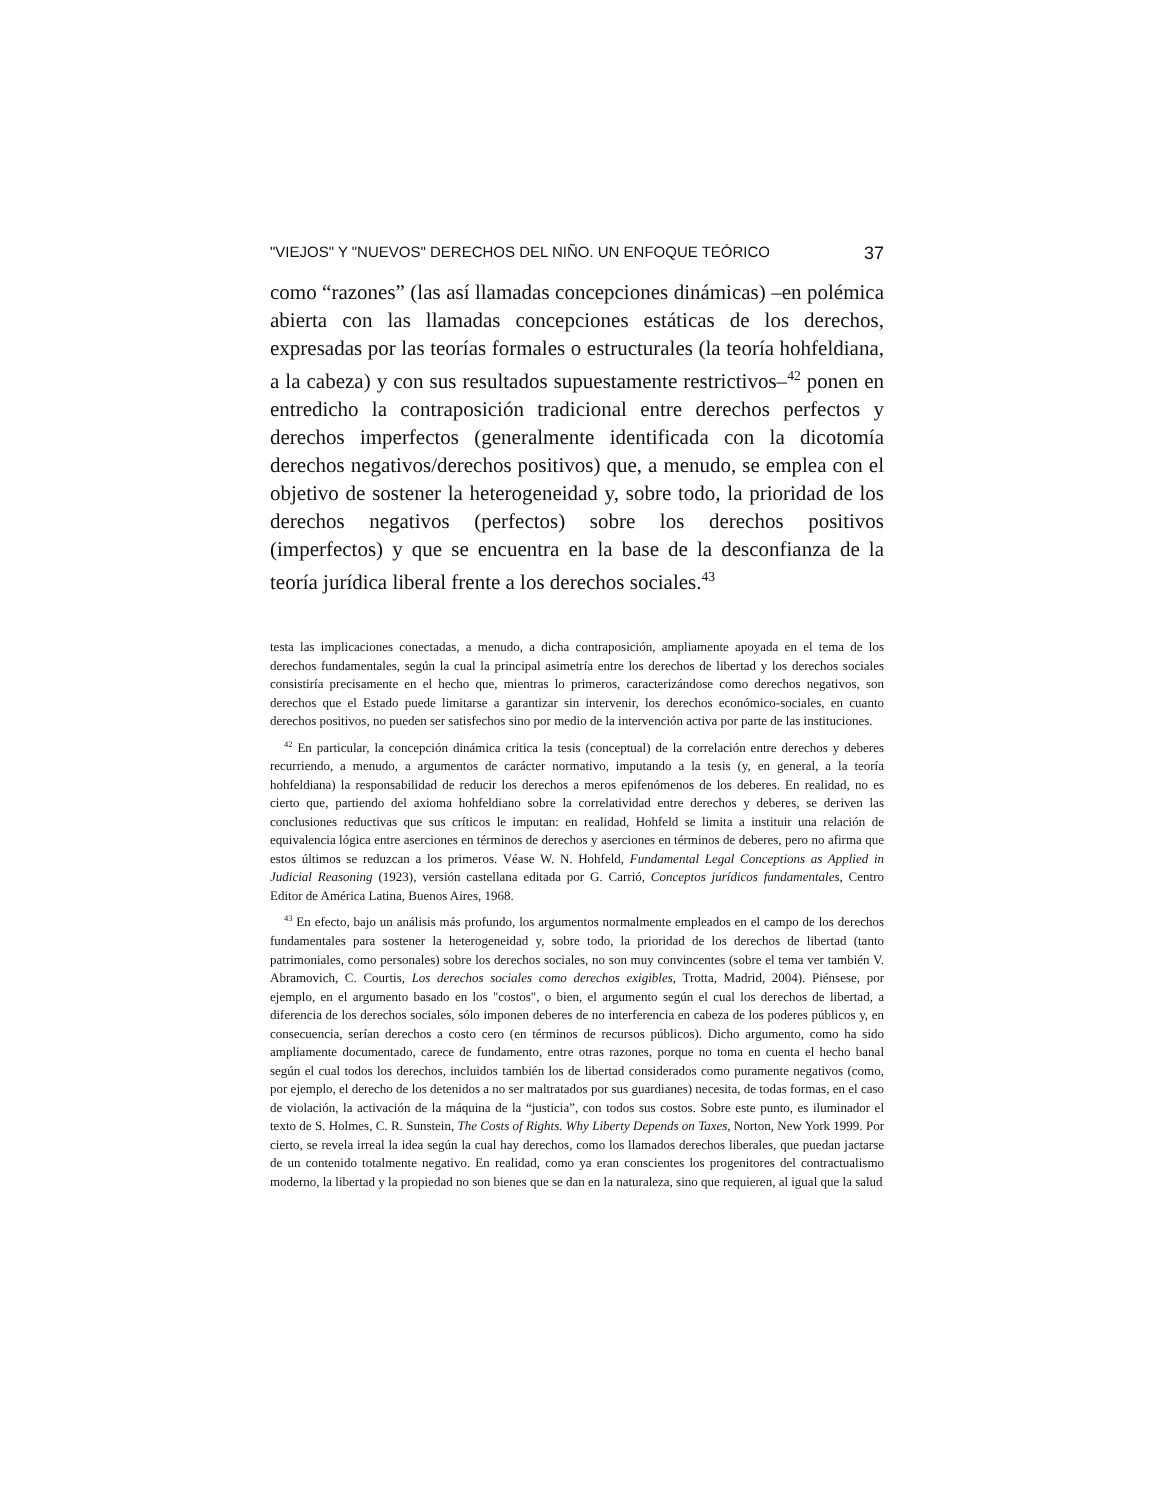"VIEJOS" Y "NUEVOS" DERECHOS DEL NIÑO. UN ENFOQUE TEÓRICO 37
como “razones” (las así llamadas concepciones dinámicas) –en polémica abierta con las llamadas concepciones estáticas de los derechos, expresadas por las teorías formales o estructurales (la teoría hohfeldiana, a la cabeza) y con sus resultados supuestamente restrictivos–<sup>42</sup> ponen en entredicho la contraposición tradicional entre derechos perfectos y derechos imperfectos (generalmente identificada con la dicotomía derechos negativos/derechos positivos) que, a menudo, se emplea con el objetivo de sostener la heterogeneidad y, sobre todo, la prioridad de los derechos negativos (perfectos) sobre los derechos positivos (imperfectos) y que se encuentra en la base de la desconfianza de la teoría jurídica liberal frente a los derechos sociales.<sup>43</sup>
testa las implicaciones conectadas, a menudo, a dicha contraposición, ampliamente apoyada en el tema de los derechos fundamentales, según la cual la principal asimetría entre los derechos de libertad y los derechos sociales consistiría precisamente en el hecho que, mientras lo primeros, caracterizándose como derechos negativos, son derechos que el Estado puede limitarse a garantizar sin intervenir, los derechos económico-sociales, en cuanto derechos positivos, no pueden ser satisfechos sino por medio de la intervención activa por parte de las instituciones.
<sup>42</sup> En particular, la concepción dinámica critica la tesis (conceptual) de la correlación entre derechos y deberes recurriendo, a menudo, a argumentos de carácter normativo, imputando a la tesis (y, en general, a la teoría hohfeldiana) la responsabilidad de reducir los derechos a meros epifenómenos de los deberes. En realidad, no es cierto que, partiendo del axioma hohfeldiano sobre la correlatividad entre derechos y deberes, se deriven las conclusiones reductivas que sus críticos le imputan: en realidad, Hohfeld se limita a instituir una relación de equivalencia lógica entre aserciones en términos de derechos y aserciones en términos de deberes, pero no afirma que estos últimos se reduzcan a los primeros. Véase W. N. Hohfeld, Fundamental Legal Conceptions as Applied in Judicial Reasoning (1923), versión castellana editada por G. Carrió, Conceptos jurídicos fundamentales, Centro Editor de América Latina, Buenos Aires, 1968.
<sup>43</sup> En efecto, bajo un análisis más profundo, los argumentos normalmente empleados en el campo de los derechos fundamentales para sostener la heterogeneidad y, sobre todo, la prioridad de los derechos de libertad (tanto patrimoniales, como personales) sobre los derechos sociales, no son muy convincentes (sobre el tema ver también V. Abramovich, C. Courtis, Los derechos sociales como derechos exigibles, Trotta, Madrid, 2004). Piénsese, por ejemplo, en el argumento basado en los "costos", o bien, el argumento según el cual los derechos de libertad, a diferencia de los derechos sociales, sólo imponen deberes de no interferencia en cabeza de los poderes públicos y, en consecuencia, serían derechos a costo cero (en términos de recursos públicos). Dicho argumento, como ha sido ampliamente documentado, carece de fundamento, entre otras razones, porque no toma en cuenta el hecho banal según el cual todos los derechos, incluidos también los de libertad considerados como puramente negativos (como, por ejemplo, el derecho de los detenidos a no ser maltratados por sus guardianes) necesita, de todas formas, en el caso de violación, la activación de la máquina de la “justicia”, con todos sus costos. Sobre este punto, es iluminador el texto de S. Holmes, C. R. Sunstein, The Costs of Rights. Why Liberty Depends on Taxes, Norton, New York 1999. Por cierto, se revela irreal la idea según la cual hay derechos, como los llamados derechos liberales, que puedan jactarse de un contenido totalmente negativo. En realidad, como ya eran conscientes los progenitores del contractualismo moderno, la libertad y la propiedad no son bienes que se dan en la naturaleza, sino que requieren, al igual que la salud